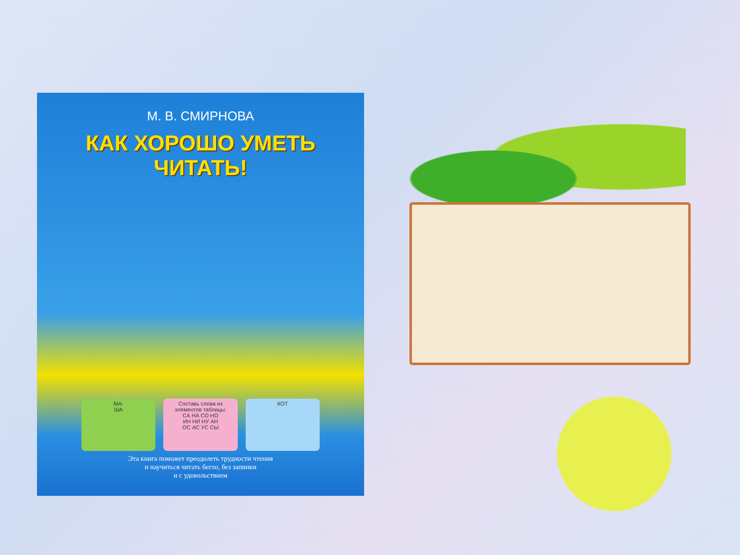М. В. СМИРНОВА
КАК ХОРОШО УМЕТЬ ЧИТАТЬ!
МА-
ША
Составь слова из элементов таблицы:
СА НА СО НО
ИН НИ НУ АН
ОС АС УС СЫ
КОТ
Эта книга поможет преодолеть трудности чтения
и научиться читать бегло, без запинки
и с удовольствием